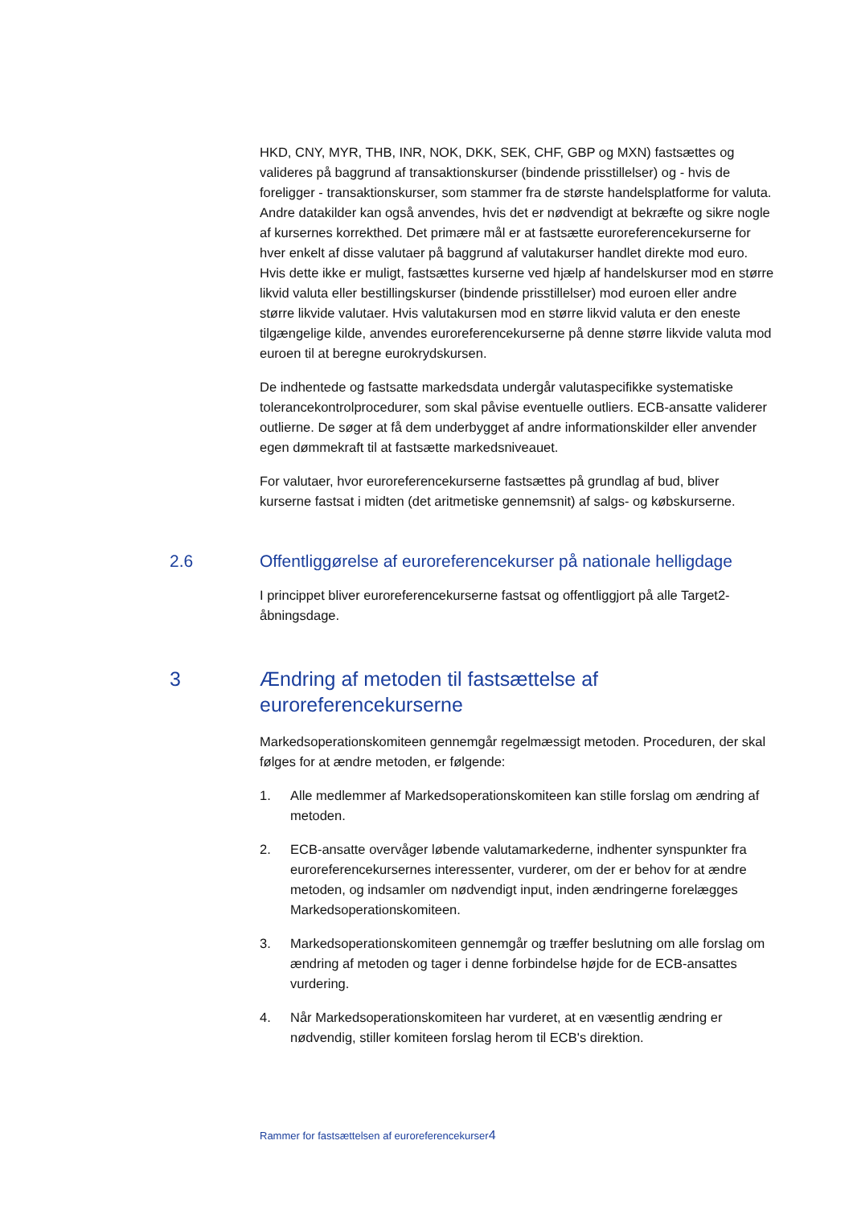HKD, CNY, MYR, THB, INR, NOK, DKK, SEK, CHF, GBP og MXN) fastsættes og valideres på baggrund af transaktionskurser (bindende prisstillelser) og - hvis de foreligger - transaktionskurser, som stammer fra de største handelsplatforme for valuta. Andre datakilder kan også anvendes, hvis det er nødvendigt at bekræfte og sikre nogle af kursernes korrekthed. Det primære mål er at fastsætte euroreferencekurserne for hver enkelt af disse valutaer på baggrund af valutakurser handlet direkte mod euro. Hvis dette ikke er muligt, fastsættes kurserne ved hjælp af handelskurser mod en større likvid valuta eller bestillingskurser (bindende prisstillelser) mod euroen eller andre større likvide valutaer. Hvis valutakursen mod en større likvid valuta er den eneste tilgængelige kilde, anvendes euroreferencekurserne på denne større likvide valuta mod euroen til at beregne eurokrydskursen.
De indhentede og fastsatte markedsdata undergår valutaspecifikke systematiske tolerancekontrolprocedurer, som skal påvise eventuelle outliers. ECB-ansatte validerer outlierne. De søger at få dem underbygget af andre informationskilder eller anvender egen dømmekraft til at fastsætte markedsniveauet.
For valutaer, hvor euroreferencekurserne fastsættes på grundlag af bud, bliver kurserne fastsat i midten (det aritmetiske gennemsnit) af salgs- og købskurserne.
2.6 Offentliggørelse af euroreferencekurser på nationale helligdage
I princippet bliver euroreferencekurserne fastsat og offentliggjort på alle Target2-åbningsdage.
3 Ændring af metoden til fastsættelse af
euroreferencekurserne
Markedsoperationskomiteen gennemgår regelmæssigt metoden. Proceduren, der skal følges for at ændre metoden, er følgende:
1. Alle medlemmer af Markedsoperationskomiteen kan stille forslag om ændring af metoden.
2. ECB-ansatte overvåger løbende valutamarkederne, indhenter synspunkter fra euroreferencekursernes interessenter, vurderer, om der er behov for at ændre metoden, og indsamler om nødvendigt input, inden ændringerne forelægges Markedsoperationskomiteen.
3. Markedsoperationskomiteen gennemgår og træffer beslutning om alle forslag om ændring af metoden og tager i denne forbindelse højde for de ECB-ansattes vurdering.
4. Når Markedsoperationskomiteen har vurderet, at en væsentlig ændring er nødvendig, stiller komiteen forslag herom til ECB's direktion.
Rammer for fastsættelsen af euroreferencekurser4